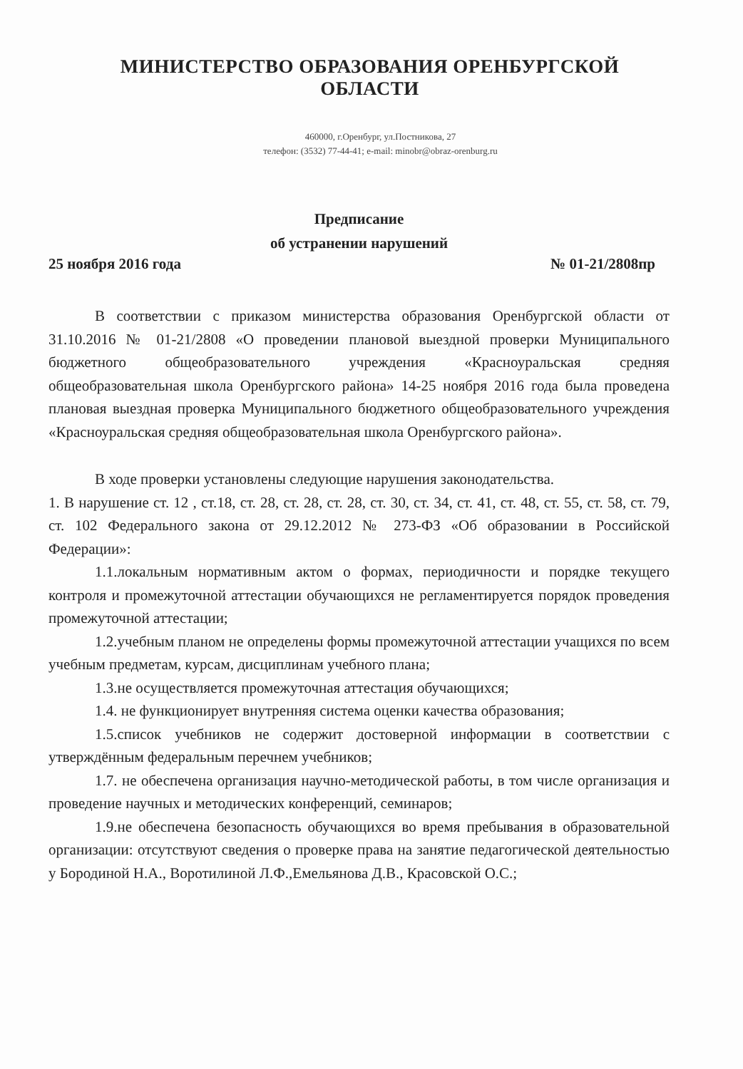МИНИСТЕРСТВО ОБРАЗОВАНИЯ ОРЕНБУРГСКОЙ ОБЛАСТИ
460000, г.Оренбург, ул.Постникова, 27
телефон: (3532) 77-44-41; e-mail: minobr@obraz-orenburg.ru
Предписание
об устранении нарушений
25 ноября 2016 года № 01-21/2808пр
В соответствии с приказом министерства образования Оренбургской области от 31.10.2016 № 01-21/2808 «О проведении плановой выездной проверки Муниципального бюджетного общеобразовательного учреждения «Красноуральская средняя общеобразовательная школа Оренбургского района» 14-25 ноября 2016 года была проведена плановая выездная проверка Муниципального бюджетного общеобразовательного учреждения «Красноуральская средняя общеобразовательная школа Оренбургского района».
В ходе проверки установлены следующие нарушения законодательства.
1. В нарушение ст. 12 , ст.18, ст. 28, ст. 28, ст. 28, ст. 30, ст. 34, ст. 41, ст. 48, ст. 55, ст. 58, ст. 79, ст. 102 Федерального закона от 29.12.2012 № 273-ФЗ «Об образовании в Российской Федерации»:
1.1.локальным нормативным актом о формах, периодичности и порядке текущего контроля и промежуточной аттестации обучающихся не регламентируется порядок проведения промежуточной аттестации;
1.2.учебным планом не определены формы промежуточной аттестации учащихся по всем учебным предметам, курсам, дисциплинам учебного плана;
1.3.не осуществляется промежуточная аттестация обучающихся;
1.4. не функционирует внутренняя система оценки качества образования;
1.5.список учебников не содержит достоверной информации в соответствии с утверждённым федеральным перечнем учебников;
1.7. не обеспечена организация научно-методической работы, в том числе организация и проведение научных и методических конференций, семинаров;
1.9.не обеспечена безопасность обучающихся во время пребывания в образовательной организации: отсутствуют сведения о проверке права на занятие педагогической деятельностью у Бородиной Н.А., Воротилиной Л.Ф.,Емельянова Д.В., Красовской О.С.;